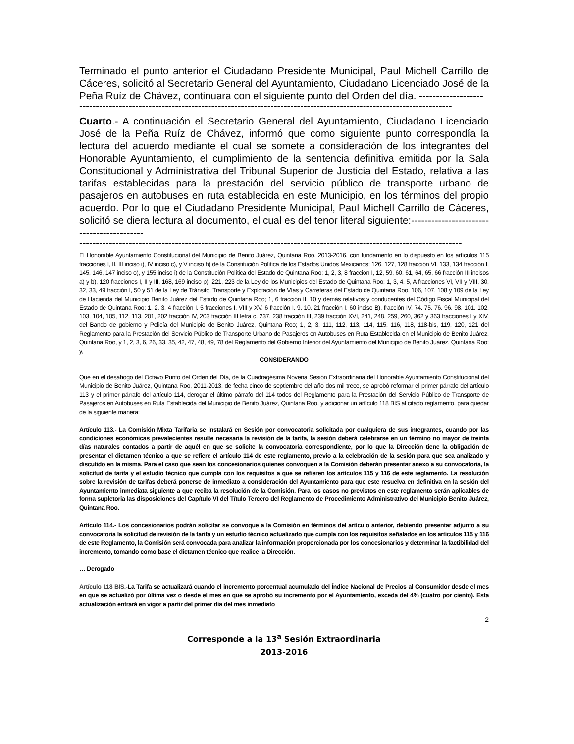Terminado el punto anterior el Ciudadano Presidente Municipal, Paul Michell Carrillo de Cáceres, solicitó al Secretario General del Ayuntamiento, Ciudadano Licenciado José de la Peña Ruíz de Chávez, continuara con el siguiente punto del Orden del día. -------------------
-----------------------------------------------------------------------------------------------------------------
Cuarto.- A continuación el Secretario General del Ayuntamiento, Ciudadano Licenciado José de la Peña Ruíz de Chávez, informó que como siguiente punto correspondía la lectura del acuerdo mediante el cual se somete a consideración de los integrantes del Honorable Ayuntamiento, el cumplimiento de la sentencia definitiva emitida por la Sala Constitucional y Administrativa del Tribunal Superior de Justicia del Estado, relativa a las tarifas establecidas para la prestación del servicio público de transporte urbano de pasajeros en autobuses en ruta establecida en este Municipio, en los términos del propio acuerdo. Por lo que el Ciudadano Presidente Municipal, Paul Michell Carrillo de Cáceres, solicitó se diera lectura al documento, el cual es del tenor literal siguiente:------------------------------------------
--------------------------------------------------------------------------------------------------------------------
El Honorable Ayuntamiento Constitucional del Municipio de Benito Juárez, Quintana Roo, 2013-2016, con fundamento en lo dispuesto en los artículos 115 fracciones I, II, III inciso i), IV inciso c), y V inciso h) de la Constitución Política de los Estados Unidos Mexicanos; 126, 127, 128 fracción VI, 133, 134 fracción I, 145, 146, 147 inciso o), y 155 inciso i) de la Constitución Política del Estado de Quintana Roo; 1, 2, 3, 8 fracción I, 12, 59, 60, 61, 64, 65, 66 fracción III incisos a) y b), 120 fracciones I, II y III, 168, 169 inciso p), 221, 223 de la Ley de los Municipios del Estado de Quintana Roo; 1, 3, 4, 5, A fracciones VI, VII y VIII, 30, 32, 33, 49 fracción I, 50 y 51 de la Ley de Tránsito, Transporte y Explotación de Vías y Carreteras del Estado de Quintana Roo, 106, 107, 108 y 109 de la Ley de Hacienda del Municipio Benito Juárez del Estado de Quintana Roo; 1, 6 fracción II, 10 y demás relativos y conducentes del Código Fiscal Municipal del Estado de Quintana Roo; 1, 2, 3, 4 fracción I, 5 fracciones I, VIII y XV, 6 fracción I, 9, 10, 21 fracción I, 60 inciso B), fracción IV, 74, 75, 76, 96, 98, 101, 102, 103, 104, 105, 112, 113, 201, 202 fracción IV, 203 fracción III letra c, 237, 238 fracción III, 239 fracción XVI, 241, 248, 259, 260, 362 y 363 fracciones I y XIV, del Bando de gobierno y Policía del Municipio de Benito Juárez, Quintana Roo; 1, 2, 3, 111, 112, 113, 114, 115, 116, 118, 118-bis, 119, 120, 121 del Reglamento para la Prestación del Servicio Público de Transporte Urbano de Pasajeros en Autobuses en Ruta Establecida en el Municipio de Benito Juárez, Quintana Roo, y 1, 2, 3, 6, 26, 33, 35, 42, 47, 48, 49, 78 del Reglamento del Gobierno Interior del Ayuntamiento del Municipio de Benito Juárez, Quintana Roo; y,
CONSIDERANDO
Que en el desahogo del Octavo Punto del Orden del Día, de la Cuadragésima Novena Sesión Extraordinaria del Honorable Ayuntamiento Constitucional del Municipio de Benito Juárez, Quintana Roo, 2011-2013, de fecha cinco de septiembre del año dos mil trece, se aprobó reformar el primer párrafo del artículo 113 y el primer párrafo del artículo 114, derogar el último párrafo del 114 todos del Reglamento para la Prestación del Servicio Público de Transporte de Pasajeros en Autobuses en Ruta Establecida del Municipio de Benito Juárez, Quintana Roo, y adicionar un artículo 118 BIS al citado reglamento, para quedar de la siguiente manera:
Artículo 113.- La Comisión Mixta Tarifaria se instalará en Sesión por convocatoria solicitada por cualquiera de sus integrantes, cuando por las condiciones económicas prevalecientes resulte necesaria la revisión de la tarifa, la sesión deberá celebrarse en un término no mayor de treinta días naturales contados a partir de aquél en que se solicite la convocatoria correspondiente, por lo que la Dirección tiene la obligación de presentar el dictamen técnico a que se refiere el artículo 114 de este reglamento, previo a la celebración de la sesión para que sea analizado y discutido en la misma. Para el caso que sean los concesionarios quienes convoquen a la Comisión deberán presentar anexo a su convocatoria, la solicitud de tarifa y el estudio técnico que cumpla con los requisitos a que se refieren los artículos 115 y 116 de este reglamento. La resolución sobre la revisión de tarifas deberá ponerse de inmediato a consideración del Ayuntamiento para que este resuelva en definitiva en la sesión del Ayuntamiento inmediata siguiente a que reciba la resolución de la Comisión. Para los casos no previstos en este reglamento serán aplicables de forma supletoria las disposiciones del Capítulo VI del Título Tercero del Reglamento de Procedimiento Administrativo del Municipio Benito Juárez, Quintana Roo.
Artículo 114.- Los concesionarios podrán solicitar se convoque a la Comisión en términos del artículo anterior, debiendo presentar adjunto a su convocatoria la solicitud de revisión de la tarifa y un estudio técnico actualizado que cumpla con los requisitos señalados en los artículos 115 y 116 de este Reglamento, la Comisión será convocada para analizar la información proporcionada por los concesionarios y determinar la factibilidad del incremento, tomando como base el dictamen técnico que realice la Dirección.
… Derogado
Artículo 118 BIS.-La Tarifa se actualizará cuando el incremento porcentual acumulado del Índice Nacional de Precios al Consumidor desde el mes en que se actualizó por última vez o desde el mes en que se aprobó su incremento por el Ayuntamiento, exceda del 4% (cuatro por ciento). Esta actualización entrará en vigor a partir del primer día del mes inmediato
2
Corresponde a la 13<sup>a</sup> Sesión Extraordinaria
2013-2016